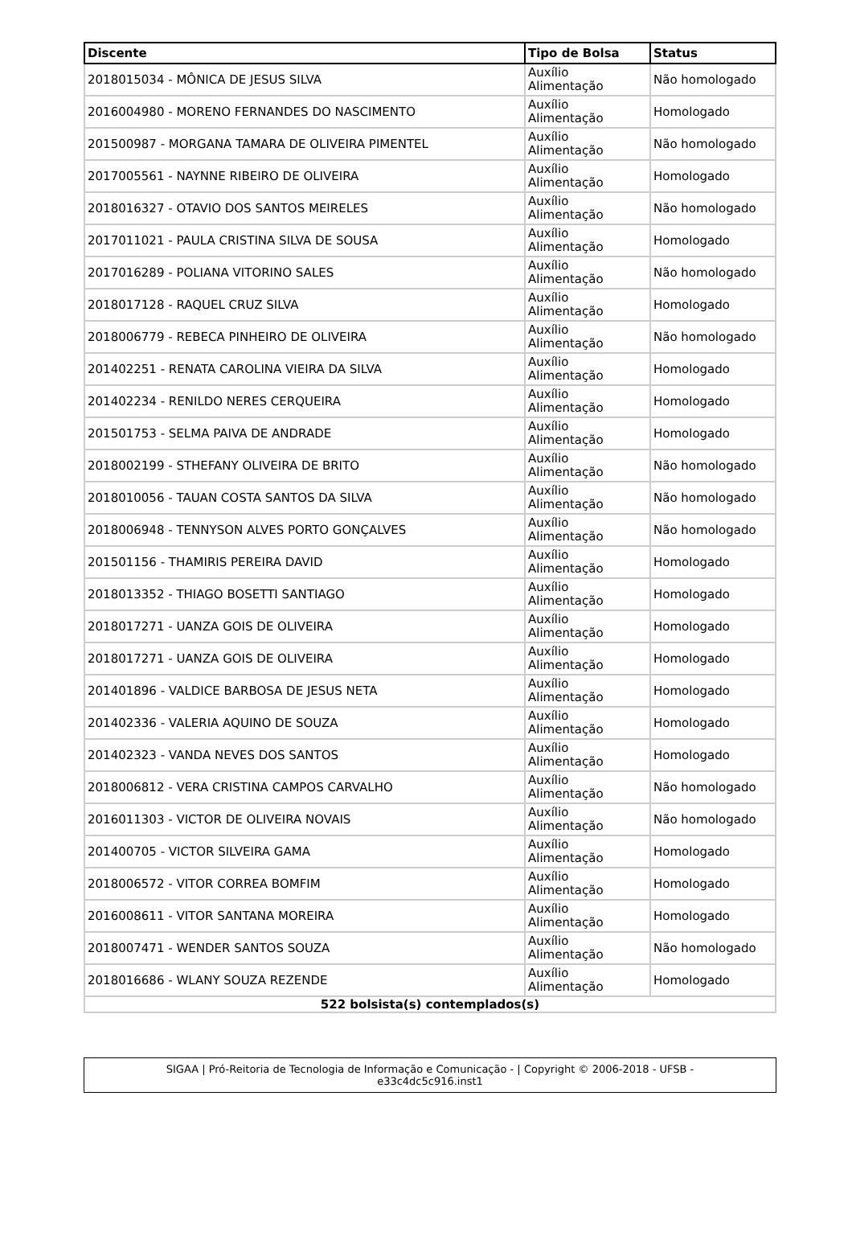| Discente | Tipo de Bolsa | Status |
| --- | --- | --- |
| 2018015034 - MÔNICA DE JESUS SILVA | Auxílio Alimentação | Não homologado |
| 2016004980 - MORENO FERNANDES DO NASCIMENTO | Auxílio Alimentação | Homologado |
| 201500987 - MORGANA TAMARA DE OLIVEIRA PIMENTEL | Auxílio Alimentação | Não homologado |
| 2017005561 - NAYNNE RIBEIRO DE OLIVEIRA | Auxílio Alimentação | Homologado |
| 2018016327 - OTAVIO DOS SANTOS MEIRELES | Auxílio Alimentação | Não homologado |
| 2017011021 - PAULA CRISTINA SILVA DE SOUSA | Auxílio Alimentação | Homologado |
| 2017016289 - POLIANA VITORINO SALES | Auxílio Alimentação | Não homologado |
| 2018017128 - RAQUEL CRUZ SILVA | Auxílio Alimentação | Homologado |
| 2018006779 - REBECA PINHEIRO DE OLIVEIRA | Auxílio Alimentação | Não homologado |
| 201402251 - RENATA CAROLINA VIEIRA DA SILVA | Auxílio Alimentação | Homologado |
| 201402234 - RENILDO NERES CERQUEIRA | Auxílio Alimentação | Homologado |
| 201501753 - SELMA PAIVA DE ANDRADE | Auxílio Alimentação | Homologado |
| 2018002199 - STHEFANY OLIVEIRA DE BRITO | Auxílio Alimentação | Não homologado |
| 2018010056 - TAUAN COSTA SANTOS DA SILVA | Auxílio Alimentação | Não homologado |
| 2018006948 - TENNYSON ALVES PORTO GONÇALVES | Auxílio Alimentação | Não homologado |
| 201501156 - THAMIRIS PEREIRA DAVID | Auxílio Alimentação | Homologado |
| 2018013352 - THIAGO BOSETTI SANTIAGO | Auxílio Alimentação | Homologado |
| 2018017271 - UANZA GOIS DE OLIVEIRA | Auxílio Alimentação | Homologado |
| 2018017271 - UANZA GOIS DE OLIVEIRA | Auxílio Alimentação | Homologado |
| 201401896 - VALDICE BARBOSA DE JESUS NETA | Auxílio Alimentação | Homologado |
| 201402336 - VALERIA AQUINO DE SOUZA | Auxílio Alimentação | Homologado |
| 201402323 - VANDA NEVES DOS SANTOS | Auxílio Alimentação | Homologado |
| 2018006812 - VERA CRISTINA CAMPOS CARVALHO | Auxílio Alimentação | Não homologado |
| 2016011303 - VICTOR DE OLIVEIRA NOVAIS | Auxílio Alimentação | Não homologado |
| 201400705 - VICTOR SILVEIRA GAMA | Auxílio Alimentação | Homologado |
| 2018006572 - VITOR CORREA BOMFIM | Auxílio Alimentação | Homologado |
| 2016008611 - VITOR SANTANA MOREIRA | Auxílio Alimentação | Homologado |
| 2018007471 - WENDER SANTOS SOUZA | Auxílio Alimentação | Não homologado |
| 2018016686 - WLANY SOUZA REZENDE | Auxílio Alimentação | Homologado |
| 522 bolsista(s) contemplados(s) | | |
SIGAA | Pró-Reitoria de Tecnologia de Informação e Comunicação - | Copyright © 2006-2018 - UFSB -
e33c4dc5c916.inst1